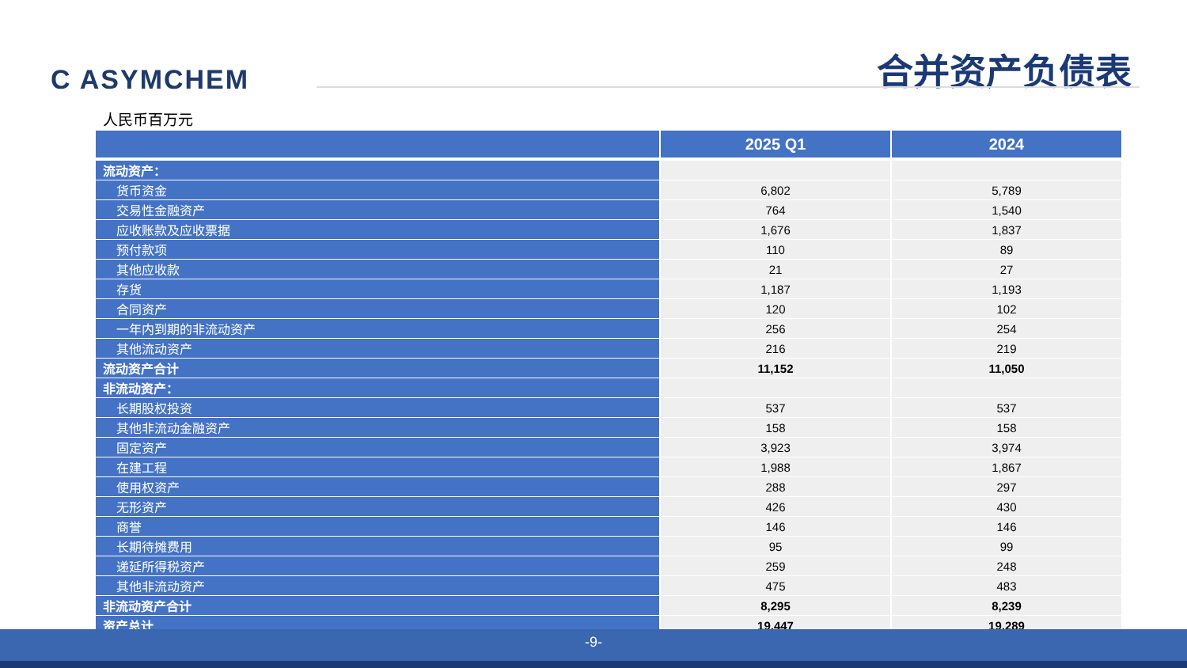C ASYMCHEM
合并资产负债表
人民币百万元
| | 2025 Q1 | 2024 |
| --- | --- | --- |
| 流动资产： | | |
| 货币资金 | 6,802 | 5,789 |
| 交易性金融资产 | 764 | 1,540 |
| 应收账款及应收票据 | 1,676 | 1,837 |
| 预付款项 | 110 | 89 |
| 其他应收款 | 21 | 27 |
| 存货 | 1,187 | 1,193 |
| 合同资产 | 120 | 102 |
| 一年内到期的非流动资产 | 256 | 254 |
| 其他流动资产 | 216 | 219 |
| 流动资产合计 | 11,152 | 11,050 |
| 非流动资产： | | |
| 长期股权投资 | 537 | 537 |
| 其他非流动金融资产 | 158 | 158 |
| 固定资产 | 3,923 | 3,974 |
| 在建工程 | 1,988 | 1,867 |
| 使用权资产 | 288 | 297 |
| 无形资产 | 426 | 430 |
| 商誉 | 146 | 146 |
| 长期待摊费用 | 95 | 99 |
| 递延所得税资产 | 259 | 248 |
| 其他非流动资产 | 475 | 483 |
| 非流动资产合计 | 8,295 | 8,239 |
| 资产总计 | 19,447 | 19,289 |
-9-